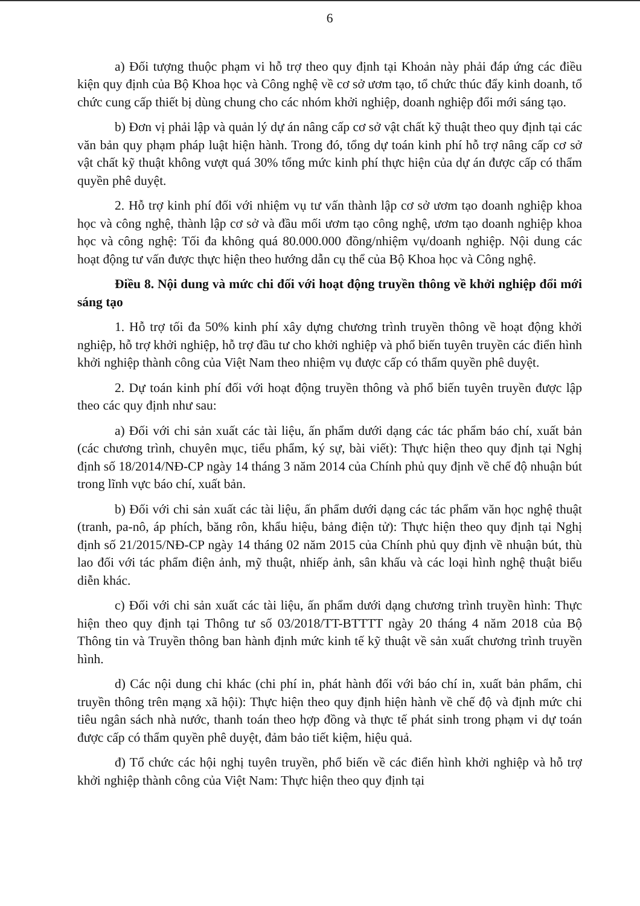6
a) Đối tượng thuộc phạm vi hỗ trợ theo quy định tại Khoản này phải đáp ứng các điều kiện quy định của Bộ Khoa học và Công nghệ về cơ sở ươm tạo, tổ chức thúc đẩy kinh doanh, tổ chức cung cấp thiết bị dùng chung cho các nhóm khởi nghiệp, doanh nghiệp đổi mới sáng tạo.
b) Đơn vị phải lập và quản lý dự án nâng cấp cơ sở vật chất kỹ thuật theo quy định tại các văn bản quy phạm pháp luật hiện hành. Trong đó, tổng dự toán kinh phí hỗ trợ nâng cấp cơ sở vật chất kỹ thuật không vượt quá 30% tổng mức kinh phí thực hiện của dự án được cấp có thẩm quyền phê duyệt.
2. Hỗ trợ kinh phí đối với nhiệm vụ tư vấn thành lập cơ sở ươm tạo doanh nghiệp khoa học và công nghệ, thành lập cơ sở và đầu mối ươm tạo công nghệ, ươm tạo doanh nghiệp khoa học và công nghệ: Tối đa không quá 80.000.000 đồng/nhiệm vụ/doanh nghiệp. Nội dung các hoạt động tư vấn được thực hiện theo hướng dẫn cụ thể của Bộ Khoa học và Công nghệ.
Điều 8. Nội dung và mức chi đối với hoạt động truyền thông về khởi nghiệp đổi mới sáng tạo
1. Hỗ trợ tối đa 50% kinh phí xây dựng chương trình truyền thông về hoạt động khởi nghiệp, hỗ trợ khởi nghiệp, hỗ trợ đầu tư cho khởi nghiệp và phổ biến tuyên truyền các điển hình khởi nghiệp thành công của Việt Nam theo nhiệm vụ được cấp có thẩm quyền phê duyệt.
2. Dự toán kinh phí đối với hoạt động truyền thông và phổ biến tuyên truyền được lập theo các quy định như sau:
a) Đối với chi sản xuất các tài liệu, ấn phẩm dưới dạng các tác phẩm báo chí, xuất bản (các chương trình, chuyên mục, tiểu phẩm, ký sự, bài viết): Thực hiện theo quy định tại Nghị định số 18/2014/NĐ-CP ngày 14 tháng 3 năm 2014 của Chính phủ quy định về chế độ nhuận bút trong lĩnh vực báo chí, xuất bản.
b) Đối với chi sản xuất các tài liệu, ấn phẩm dưới dạng các tác phẩm văn học nghệ thuật (tranh, pa-nô, áp phích, băng rôn, khẩu hiệu, bảng điện tử): Thực hiện theo quy định tại Nghị định số 21/2015/NĐ-CP ngày 14 tháng 02 năm 2015 của Chính phủ quy định về nhuận bút, thù lao đối với tác phẩm điện ảnh, mỹ thuật, nhiếp ảnh, sân khấu và các loại hình nghệ thuật biểu diễn khác.
c) Đối với chi sản xuất các tài liệu, ấn phẩm dưới dạng chương trình truyền hình: Thực hiện theo quy định tại Thông tư số 03/2018/TT-BTTTT ngày 20 tháng 4 năm 2018 của Bộ Thông tin và Truyền thông ban hành định mức kinh tế kỹ thuật về sản xuất chương trình truyền hình.
d) Các nội dung chi khác (chi phí in, phát hành đối với báo chí in, xuất bản phẩm, chi truyền thông trên mạng xã hội): Thực hiện theo quy định hiện hành về chế độ và định mức chi tiêu ngân sách nhà nước, thanh toán theo hợp đồng và thực tế phát sinh trong phạm vi dự toán được cấp có thẩm quyền phê duyệt, đảm bảo tiết kiệm, hiệu quả.
đ) Tổ chức các hội nghị tuyên truyền, phổ biến về các điển hình khởi nghiệp và hỗ trợ khởi nghiệp thành công của Việt Nam: Thực hiện theo quy định tại